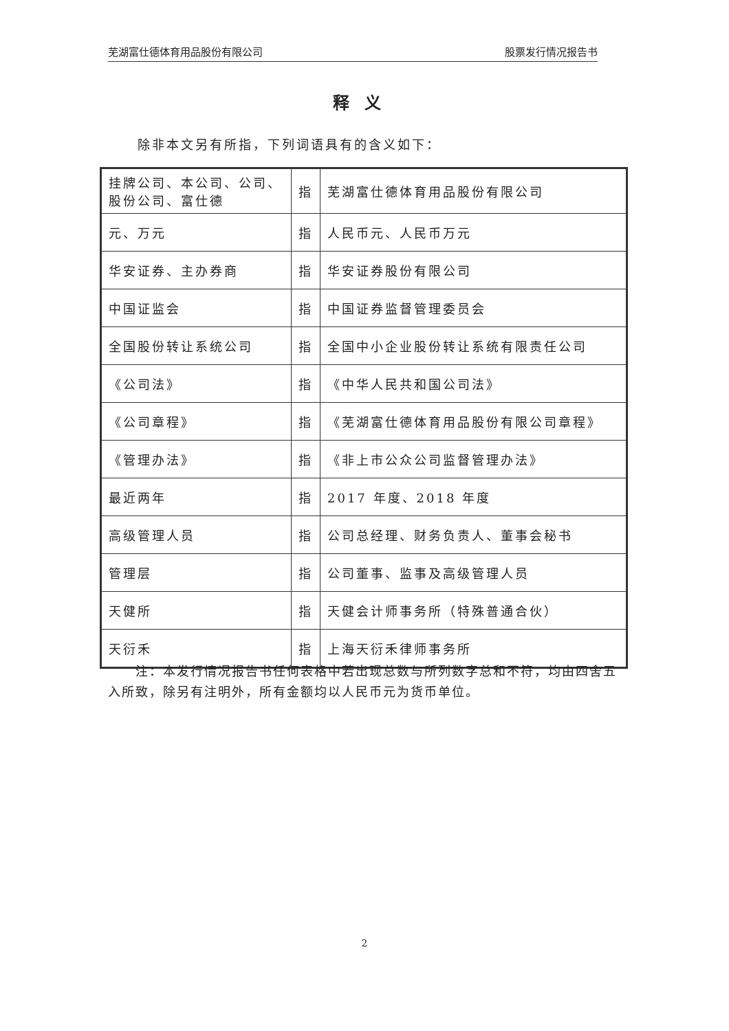芜湖富仕德体育用品股份有限公司 股票发行情况报告书
释义
除非本文另有所指，下列词语具有的含义如下：
| 挂牌公司、本公司、公司、股份公司、富仕德 | 指 | 芜湖富仕德体育用品股份有限公司 |
| 元、万元 | 指 | 人民币元、人民币万元 |
| 华安证券、主办券商 | 指 | 华安证券股份有限公司 |
| 中国证监会 | 指 | 中国证券监督管理委员会 |
| 全国股份转让系统公司 | 指 | 全国中小企业股份转让系统有限责任公司 |
| 《公司法》 | 指 | 《中华人民共和国公司法》 |
| 《公司章程》 | 指 | 《芜湖富仕德体育用品股份有限公司章程》 |
| 《管理办法》 | 指 | 《非上市公众公司监督管理办法》 |
| 最近两年 | 指 | 2017 年度、2018 年度 |
| 高级管理人员 | 指 | 公司总经理、财务负责人、董事会秘书 |
| 管理层 | 指 | 公司董事、监事及高级管理人员 |
| 天健所 | 指 | 天健会计师事务所（特殊普通合伙） |
| 天衍禾 | 指 | 上海天衍禾律师事务所 |
注：本发行情况报告书任何表格中若出现总数与所列数字总和不符，均由四舍五入所致，除另有注明外，所有金额均以人民币元为货币单位。
2